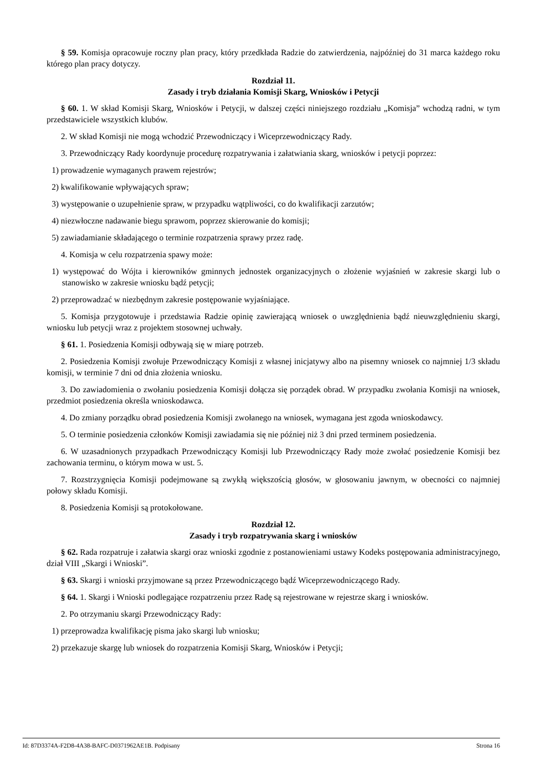§ 59. Komisja opracowuje roczny plan pracy, który przedkłada Radzie do zatwierdzenia, najpóźniej do 31 marca każdego roku którego plan pracy dotyczy.
Rozdział 11.
Zasady i tryb działania Komisji Skarg, Wniosków i Petycji
§ 60. 1. W skład Komisji Skarg, Wniosków i Petycji, w dalszej części niniejszego rozdziału „Komisja” wchodzą radni, w tym przedstawiciele wszystkich klubów.
2. W skład Komisji nie mogą wchodzić Przewodniczący i Wiceprzewodniczący Rady.
3. Przewodniczący Rady koordynuje procedurę rozpatrywania i załatwiania skarg, wniosków i petycji poprzez:
1) prowadzenie wymaganych prawem rejestrów;
2) kwalifikowanie wpływających spraw;
3) występowanie o uzupełnienie spraw, w przypadku wątpliwości, co do kwalifikacji zarzutów;
4) niezwłoczne nadawanie biegu sprawom, poprzez skierowanie do komisji;
5) zawiadamianie składającego o terminie rozpatrzenia sprawy przez radę.
4. Komisja w celu rozpatrzenia spawy może:
1) występować do Wójta i kierowników gminnych jednostek organizacyjnych o złożenie wyjaśnień w zakresie skargi lub o stanowisko w zakresie wniosku bądź petycji;
2) przeprowadzać w niezbędnym zakresie postępowanie wyjaśniające.
5. Komisja przygotowuje i przedstawia Radzie opinię zawierającą wniosek o uwzględnienia bądź nieuwzględnieniu skargi, wniosku lub petycji wraz z projektem stosownej uchwały.
§ 61. 1. Posiedzenia Komisji odbywają się w miarę potrzeb.
2. Posiedzenia Komisji zwołuje Przewodniczący Komisji z własnej inicjatywy albo na pisemny wniosek co najmniej 1/3 składu komisji, w terminie 7 dni od dnia złożenia wniosku.
3. Do zawiadomienia o zwołaniu posiedzenia Komisji dołącza się porządek obrad. W przypadku zwołania Komisji na wniosek, przedmiot posiedzenia określa wnioskodawca.
4. Do zmiany porządku obrad posiedzenia Komisji zwołanego na wniosek, wymagana jest zgoda wnioskodawcy.
5. O terminie posiedzenia członków Komisji zawiadamia się nie później niż 3 dni przed terminem posiedzenia.
6. W uzasadnionych przypadkach Przewodniczący Komisji lub Przewodniczący Rady może zwołać posiedzenie Komisji bez zachowania terminu, o którym mowa w ust. 5.
7. Rozstrzygnięcia Komisji podejmowane są zwykłą większością głosów, w głosowaniu jawnym, w obecności co najmniej połowy składu Komisji.
8. Posiedzenia Komisji są protokołowane.
Rozdział 12.
Zasady i tryb rozpatrywania skarg i wniosków
§ 62. Rada rozpatruje i załatwia skargi oraz wnioski zgodnie z postanowieniami ustawy Kodeks postępowania administracyjnego, dział VIII „Skargi i Wnioski”.
§ 63. Skargi i wnioski przyjmowane są przez Przewodniczącego bądź Wiceprzewodniczącego Rady.
§ 64. 1. Skargi i Wnioski podlegające rozpatrzeniu przez Radę są rejestrowane w rejestrze skarg i wniosków.
2. Po otrzymaniu skargi Przewodniczący Rady:
1) przeprowadza kwalifikację pisma jako skargi lub wniosku;
2) przekazuje skargę lub wniosek do rozpatrzenia Komisji Skarg, Wniosków i Petycji;
Id: 87D3374A-F2D8-4A38-BAFC-D0371962AE1B. Podpisany Strona 16